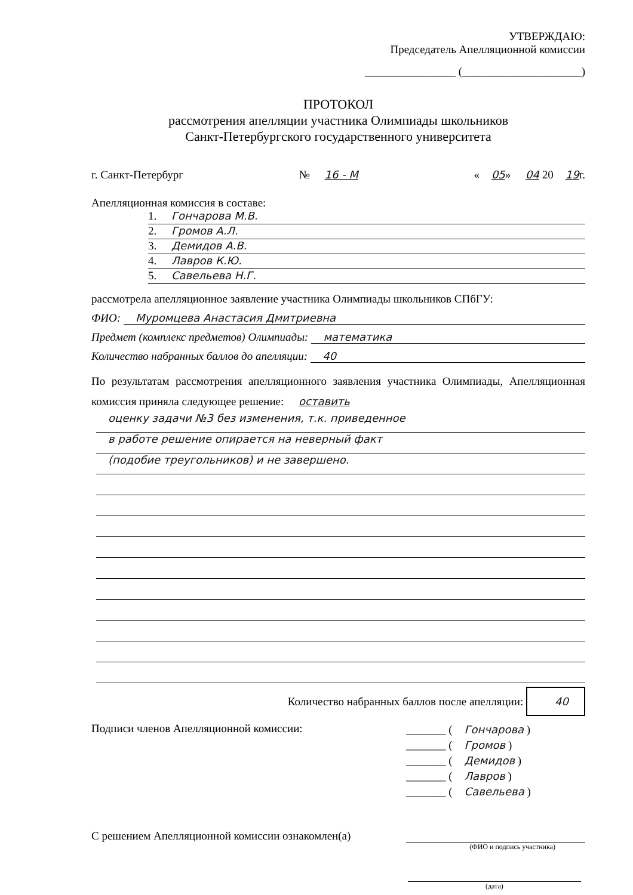УТВЕРЖДАЮ:
Председатель Апелляционной комиссии
________________ (_____________________)
ПРОТОКОЛ
рассмотрения апелляции участника Олимпиады школьников
Санкт-Петербургского государственного университета
г. Санкт-Петербург № 16 - М « 05» 04 20 19г.
Апелляционная комиссия в составе:
1. Гончарова М.В.
2. Громов А.Л.
3. Демидов А.В.
4. Лавров К.Ю.
5. Савельева Н.Г.
рассмотрела апелляционное заявление участника Олимпиады школьников СПбГУ:
ФИО: Муромцева Анастасия Дмитриевна
Предмет (комплекс предметов) Олимпиады: математика
Количество набранных баллов до апелляции: 40
По результатам рассмотрения апелляционного заявления участника Олимпиады, Апелляционная комиссия приняла следующее решение: оставить
оценку задачи №3 без изменения, т.к. приведенное
в работе решение опирается на неверный факт
(подобие треугольников) и не завершено.
Количество набранных баллов после апелляции: 40
Подписи членов Апелляционной комиссии:
_______ (Гончарова )
_______ (Громов )
_______ (Демидов )
_______ (Лавров )
_______ (Савельева )
С решением Апелляционной комиссии ознакомлен(а)
(ФИО и подпись участника)
(дата)